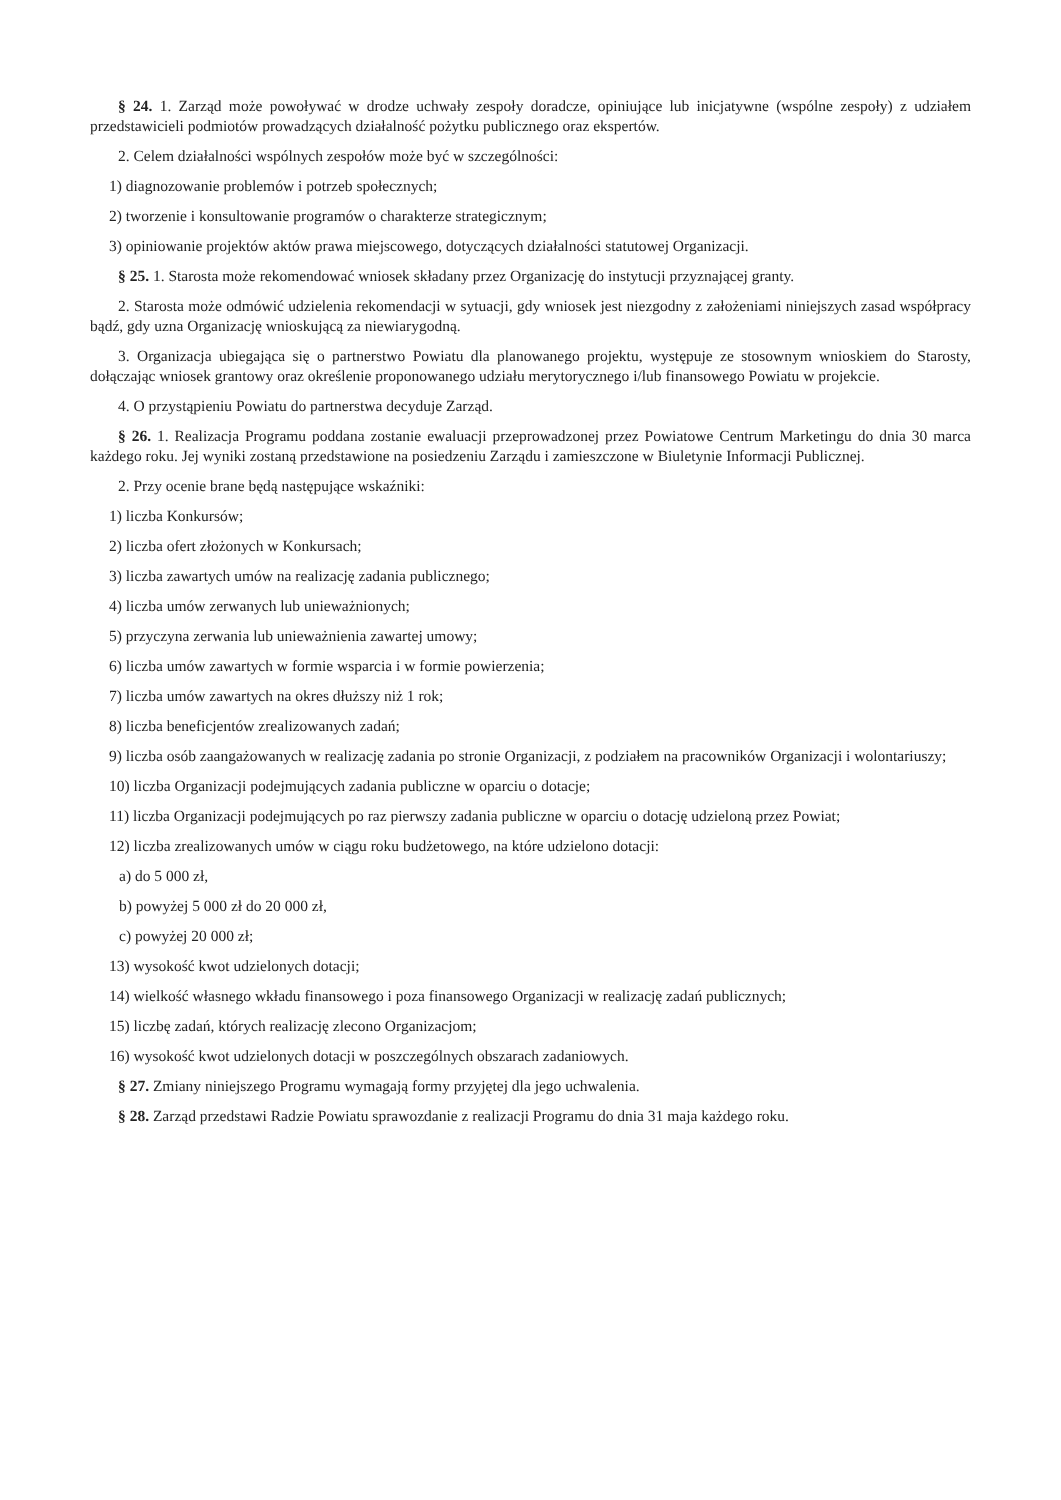§ 24. 1. Zarząd może powoływać w drodze uchwały zespoły doradcze, opiniujące lub inicjatywne (wspólne zespoły) z udziałem przedstawicieli podmiotów prowadzących działalność pożytku publicznego oraz ekspertów.
2. Celem działalności wspólnych zespołów może być w szczególności:
1) diagnozowanie problemów i potrzeb społecznych;
2) tworzenie i konsultowanie programów o charakterze strategicznym;
3) opiniowanie projektów aktów prawa miejscowego, dotyczących działalności statutowej Organizacji.
§ 25. 1. Starosta może rekomendować wniosek składany przez Organizację do instytucji przyznającej granty.
2. Starosta może odmówić udzielenia rekomendacji w sytuacji, gdy wniosek jest niezgodny z założeniami niniejszych zasad współpracy bądź, gdy uzna Organizację wnioskującą za niewiarygodną.
3. Organizacja ubiegająca się o partnerstwo Powiatu dla planowanego projektu, występuje ze stosownym wnioskiem do Starosty, dołączając wniosek grantowy oraz określenie proponowanego udziału merytorycznego i/lub finansowego Powiatu w projekcie.
4. O przystąpieniu Powiatu do partnerstwa decyduje Zarząd.
§ 26. 1. Realizacja Programu poddana zostanie ewaluacji przeprowadzonej przez Powiatowe Centrum Marketingu do dnia 30 marca każdego roku. Jej wyniki zostaną przedstawione na posiedzeniu Zarządu i zamieszczone w Biuletynie Informacji Publicznej.
2. Przy ocenie brane będą następujące wskaźniki:
1) liczba Konkursów;
2) liczba ofert złożonych w Konkursach;
3) liczba zawartych umów na realizację zadania publicznego;
4) liczba umów zerwanych lub unieważnionych;
5) przyczyna zerwania lub unieważnienia zawartej umowy;
6) liczba umów zawartych w formie wsparcia i w formie powierzenia;
7) liczba umów zawartych na okres dłuższy niż 1 rok;
8) liczba beneficjentów zrealizowanych zadań;
9) liczba osób zaangażowanych w realizację zadania po stronie Organizacji, z podziałem na pracowników Organizacji i wolontariuszy;
10) liczba Organizacji podejmujących zadania publiczne w oparciu o dotacje;
11) liczba Organizacji podejmujących po raz pierwszy zadania publiczne w oparciu o dotację udzieloną przez Powiat;
12) liczba zrealizowanych umów w ciągu roku budżetowego, na które udzielono dotacji:
a) do 5 000 zł,
b) powyżej 5 000 zł do 20 000 zł,
c) powyżej 20 000 zł;
13) wysokość kwot udzielonych dotacji;
14) wielkość własnego wkładu finansowego i poza finansowego Organizacji w realizację zadań publicznych;
15) liczbę zadań, których realizację zlecono Organizacjom;
16) wysokość kwot udzielonych dotacji w poszczególnych obszarach zadaniowych.
§ 27. Zmiany niniejszego Programu wymagają formy przyjętej dla jego uchwalenia.
§ 28. Zarząd przedstawi Radzie Powiatu sprawozdanie z realizacji Programu do dnia 31 maja każdego roku.